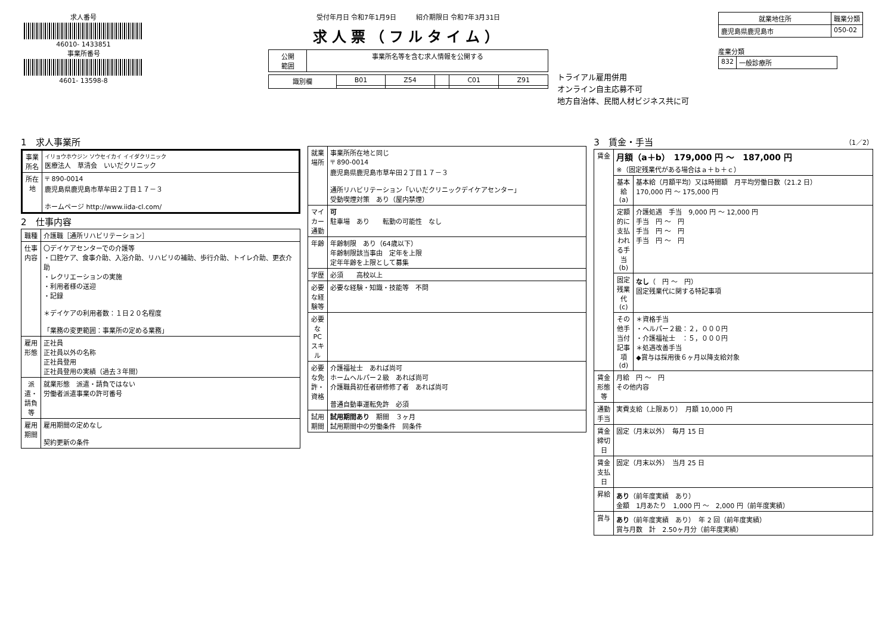求人番号
46010- 1433851
事業所番号
4601- 13598-8
受付年月日 令和7年1月9日　　　紹介期限日 令和7年3月31日
求人票（フルタイム）
| 公開 範囲 | 事業所名等を含む求人情報を公開する |
| 識別欄 | B01 | Z54 | | C01 | Z91 |
トライアル雇用併用
オンライン自主応募不可
地方自治体、民間人材ビジネス共に可
| 就業地住所 | 職業分類 |
| --- | --- |
| 鹿児島県鹿児島市 | 050-02 |
産業分類
| 832 | 一般診療所 |
1　求人事業所
| 事業所名 | イリョウホウジン ソウセイカイ イイダクリニック 医療法人 草清会 いいだクリニック |
| 所在地 | 〒 890-0014 鹿児島県鹿児島市草牟田２丁目１７－３ ホームページ http://www.iida-cl.com/ |
2　仕事内容
| 職種 | 介護職［通所リハビリテーション］ |
| 仕事内容 | 〇デイケアセンターでの介護等 ・口腔ケア、食事介助、入浴介助、リハビリの補助、歩行介助、トイレ介助、更衣介助 ・レクリエーションの実施 ・利用者様の送迎 ・記録 ＊デイケアの利用者数：１日２０名程度 「業務の変更範囲：事業所の定める業務」 |
| 雇用形態 | 正社員 正社員以外の名称 正社員登用 正社員登用の実績（過去３年間） |
| 派遣・請負等 | 就業形態 派遣・請負ではない 労働者派遣事業の許可番号 |
| 雇用期間 | 雇用期間の定めなし 契約更新の条件 |
| 就業場所 | 事業所所在地と同じ 〒 890-0014 鹿児島県鹿児島市草牟田２丁目１７－３ 通所リハビリテーション「いいだクリニックデイケアセンター」 受動喫煙対策 あり（屋内禁煙） |
| マイカー通勤 | 可 駐車場 あり 転勤の可能性 なし |
| 年齢 | 年齢制限 あり（64歳以下） 年齢制限該当事由 定年を上限 定年年齢を上限として募集 |
| 学歴 | 必須 高校以上 |
| 必要な経験等 | 必要な経験・知識・技能等 不問 |
| 必要なPCスキル | |
| 必要な免許・資格 | 介護福祉士 あれば尚可 ホームヘルパー２級 あれば尚可 介護職員初任者研修修了者 あれば尚可 普通自動車運転免許 必須 |
| 試用期間 | 試用期間あり 期間 ３ヶ月 試用期間中の労働条件 同条件 |
3　賃金・手当　（1／2）
| 賃金 | 月額（a＋b） 179,000 円 ～ 187,000 円 ※（固定残業代がある場合はａ＋ｂ＋ｃ） | |
| | 基本給(a) | 基本給（月額平均）又は時間額 月平均労働日数（21.2 日） 170,000 円 ～ 175,000 円 |
| | 定額的に支払われる手当(b) | 介護処遇 手当 9,000 円 ～ 12,000 円 手当 円 ～ 円 手当 円 ～ 円 手当 円 ～ 円 |
| | 固定残業代(c) | なし （ 円 ～ 円） 固定残業代に関する特記事項 |
| | その他手当付記事項(d) | ＊資格手当 ・ヘルパー２級：２，０００円 ・介護福祉士 ：５，０００円 ＊処遇改善手当 ◆賞与は採用後６ヶ月以降支給対象 |
| 賃金形態等 | 月給 円 ～ 円 その他内容 | |
| 通勤手当 | 実費支給（上限あり） 月額 10,000 円 | |
| 賃金締切日 | 固定（月末以外） 毎月 15 日 | |
| 賃金支払日 | 固定（月末以外） 当月 25 日 | |
| 昇給 | あり （前年度実績 あり） 金額 1月あたり 1,000 円 ～ 2,000 円（前年度実績） | |
| 賞与 | あり （前年度実績 あり） 年 2 回（前年度実績） 賞与月数 計 2.50ヶ月分（前年度実績） | |